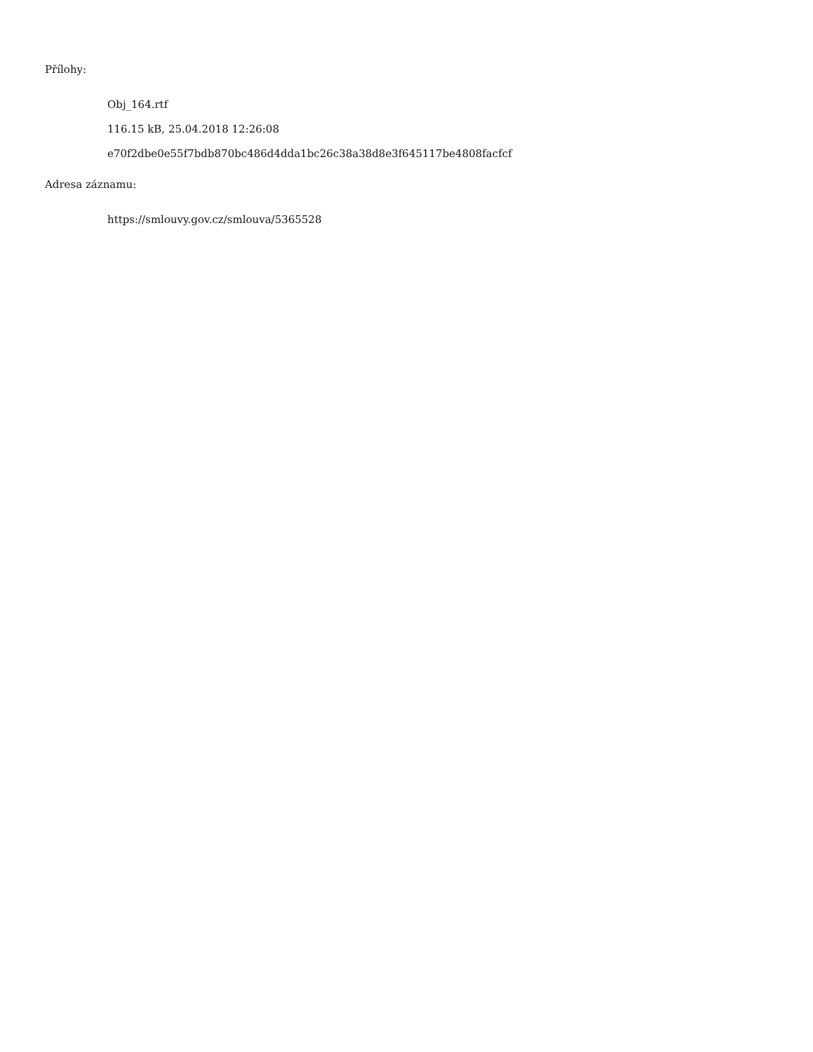Přílohy:
Obj_164.rtf
116.15 kB, 25.04.2018 12:26:08
e70f2dbe0e55f7bdb870bc486d4dda1bc26c38a38d8e3f645117be4808facfcf
Adresa záznamu:
https://smlouvy.gov.cz/smlouva/5365528